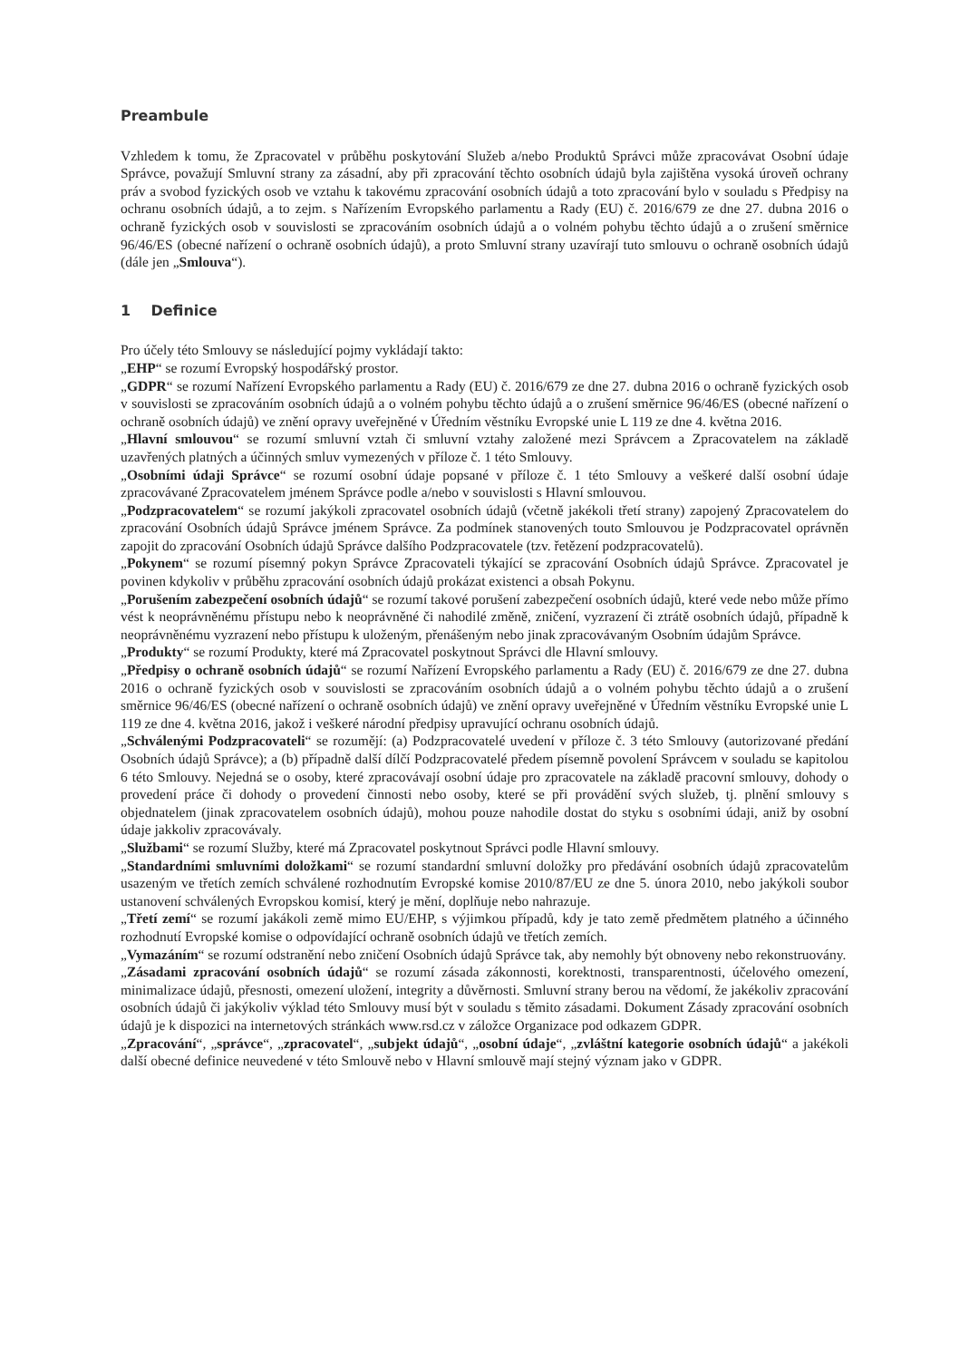Preambule
Vzhledem k tomu, že Zpracovatel v průběhu poskytování Služeb a/nebo Produktů Správci může zpracovávat Osobní údaje Správce, považují Smluvní strany za zásadní, aby při zpracování těchto osobních údajů byla zajištěna vysoká úroveň ochrany práv a svobod fyzických osob ve vztahu k takovému zpracování osobních údajů a toto zpracování bylo v souladu s Předpisy na ochranu osobních údajů, a to zejm. s Nařízením Evropského parlamentu a Rady (EU) č. 2016/679 ze dne 27. dubna 2016 o ochraně fyzických osob v souvislosti se zpracováním osobních údajů a o volném pohybu těchto údajů a o zrušení směrnice 96/46/ES (obecné nařízení o ochraně osobních údajů), a proto Smluvní strany uzavírají tuto smlouvu o ochraně osobních údajů (dále jen „Smlouva“).
1 Definice
Pro účely této Smlouvy se následující pojmy vykládají takto:
„EHP“ se rozumí Evropský hospodářský prostor.
„GDPR“ se rozumí Nařízení Evropského parlamentu a Rady (EU) č. 2016/679 ze dne 27. dubna 2016 o ochraně fyzických osob v souvislosti se zpracováním osobních údajů a o volném pohybu těchto údajů a o zrušení směrnice 96/46/ES (obecné nařízení o ochraně osobních údajů) ve znění opravy uveřejněné v Úředním věstníku Evropské unie L 119 ze dne 4. května 2016.
„Hlavní smlouvou“ se rozumí smluvní vztah či smluvní vztahy založené mezi Správcem a Zpracovatelem na základě uzavřených platných a účinných smluv vymezených v příloze č. 1 této Smlouvy.
„Osobními údaji Správce“ se rozumí osobní údaje popsané v příloze č. 1 této Smlouvy a veškeré další osobní údaje zpracovávané Zpracovatelem jménem Správce podle a/nebo v souvislosti s Hlavní smlouvou.
„Podzpracovatelem“ se rozumí jakýkoli zpracovatel osobních údajů (včetně jakékoli třetí strany) zapojený Zpracovatelem do zpracování Osobních údajů Správce jménem Správce. Za podmínek stanovených touto Smlouvou je Podzpracovatel oprávněn zapojit do zpracování Osobních údajů Správce dalšího Podzpracovatele (tzv. řetězení podzpracovatelů).
„Pokynem“ se rozumí písemný pokyn Správce Zpracovateli týkající se zpracování Osobních údajů Správce. Zpracovatel je povinen kdykoliv v průběhu zpracování osobních údajů prokázat existenci a obsah Pokynu.
„Porušením zabezpečení osobních údajů“ se rozumí takové porušení zabezpečení osobních údajů, které vede nebo může přímo vést k neoprávněnému přístupu nebo k neoprávněné či nahodilé změně, zničení, vyzrazení či ztrátě osobních údajů, případně k neoprávněnému vyzrazení nebo přístupu k uloženým, přenášeným nebo jinak zpracovávaným Osobním údajům Správce.
„Produkty“ se rozumí Produkty, které má Zpracovatel poskytnout Správci dle Hlavní smlouvy.
„Předpisy o ochraně osobních údajů“ se rozumí Nařízení Evropského parlamentu a Rady (EU) č. 2016/679 ze dne 27. dubna 2016 o ochraně fyzických osob v souvislosti se zpracováním osobních údajů a o volném pohybu těchto údajů a o zrušení směrnice 96/46/ES (obecné nařízení o ochraně osobních údajů) ve znění opravy uveřejněné v Úředním věstníku Evropské unie L 119 ze dne 4. května 2016, jakož i veškeré národní předpisy upravující ochranu osobních údajů.
„Schválenými Podzpracovateli“ se rozumějí: (a) Podzpracovatelé uvedení v příloze č. 3 této Smlouvy (autorizované předání Osobních údajů Správce); a (b) případně další dílčí Podzpracovatelé předem písemně povolení Správcem v souladu se kapitolou 6 této Smlouvy. Nejedná se o osoby, které zpracovávají osobní údaje pro zpracovatele na základě pracovní smlouvy, dohody o provedení práce či dohody o provedení činnosti nebo osoby, které se při provádění svých služeb, tj. plnění smlouvy s objednatelem (jinak zpracovatelem osobních údajů), mohou pouze nahodile dostat do styku s osobními údaji, aniž by osobní údaje jakkoliv zpracovávaly.
„Službami“ se rozumí Služby, které má Zpracovatel poskytnout Správci podle Hlavní smlouvy.
„Standardními smluvními doložkami“ se rozumí standardní smluvní doložky pro předávání osobních údajů zpracovatelům usazeným ve třetích zemích schválené rozhodnutím Evropské komise 2010/87/EU ze dne 5. února 2010, nebo jakýkoli soubor ustanovení schválených Evropskou komisí, který je mění, doplňuje nebo nahrazuje.
„Třetí zemí“ se rozumí jakákoli země mimo EU/EHP, s výjimkou případů, kdy je tato země předmětem platného a účinného rozhodnutí Evropské komise o odpovídající ochraně osobních údajů ve třetích zemích.
„Vymazáním“ se rozumí odstranění nebo zničení Osobních údajů Správce tak, aby nemohly být obnoveny nebo rekonstruovány.
„Zásadami zpracování osobních údajů“ se rozumí zásada zákonnosti, korektnosti, transparentnosti, účelového omezení, minimalizace údajů, přesnosti, omezení uložení, integrity a důvěrnosti. Smluvní strany berou na vědomí, že jakékoliv zpracování osobních údajů či jakýkoliv výklad této Smlouvy musí být v souladu s těmito zásadami. Dokument Zásady zpracování osobních údajů je k dispozici na internetových stránkách www.rsd.cz v záložce Organizace pod odkazem GDPR.
„Zpracování“, „správce“, „zpracovatel“, „subjekt údajů“, „osobní údaje“, „zvláštní kategorie osobních údajů“ a jakékoli další obecné definice neuvedené v této Smlouvě nebo v Hlavní smlouvě mají stejný význam jako v GDPR.